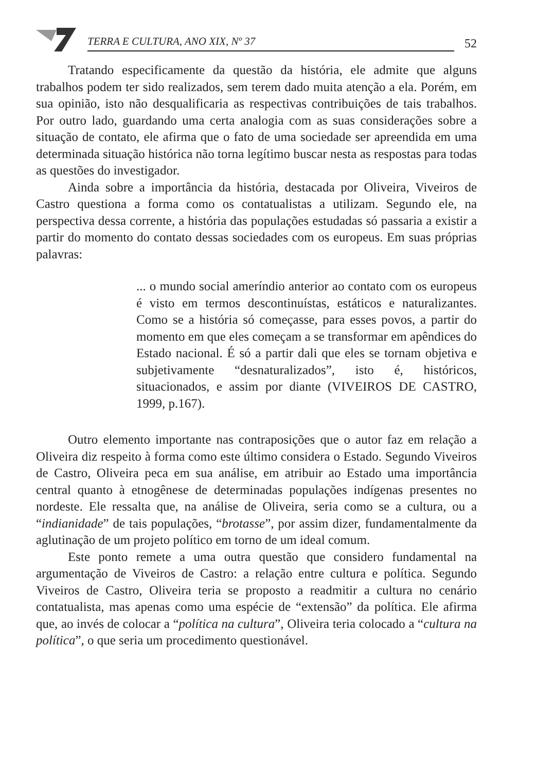TERRA E CULTURA, ANO XIX, Nº 37
52
Tratando especificamente da questão da história, ele admite que alguns trabalhos podem ter sido realizados, sem terem dado muita atenção a ela. Porém, em sua opinião, isto não desqualificaria as respectivas contribuições de tais trabalhos. Por outro lado, guardando uma certa analogia com as suas considerações sobre a situação de contato, ele afirma que o fato de uma sociedade ser apreendida em uma determinada situação histórica não torna legítimo buscar nesta as respostas para todas as questões do investigador.
Ainda sobre a importância da história, destacada por Oliveira, Viveiros de Castro questiona a forma como os contatualistas a utilizam. Segundo ele, na perspectiva dessa corrente, a história das populações estudadas só passaria a existir a partir do momento do contato dessas sociedades com os europeus. Em suas próprias palavras:
... o mundo social ameríndio anterior ao contato com os europeus é visto em termos descontinuístas, estáticos e naturalizantes. Como se a história só começasse, para esses povos, a partir do momento em que eles começam a se transformar em apêndices do Estado nacional. É só a partir dali que eles se tornam objetiva e subjetivamente “desnaturalizados”, isto é, históricos, situacionados, e assim por diante (VIVEIROS DE CASTRO, 1999, p.167).
Outro elemento importante nas contraposições que o autor faz em relação a Oliveira diz respeito à forma como este último considera o Estado. Segundo Viveiros de Castro, Oliveira peca em sua análise, em atribuir ao Estado uma importância central quanto à etnogênese de determinadas populações indígenas presentes no nordeste. Ele ressalta que, na análise de Oliveira, seria como se a cultura, ou a “indianidade” de tais populações, “brotasse”, por assim dizer, fundamentalmente da aglutinação de um projeto político em torno de um ideal comum.
Este ponto remete a uma outra questão que considero fundamental na argumentação de Viveiros de Castro: a relação entre cultura e política. Segundo Viveiros de Castro, Oliveira teria se proposto a readmitir a cultura no cenário contatualista, mas apenas como uma espécie de “extensão” da política. Ele afirma que, ao invés de colocar a “política na cultura”, Oliveira teria colocado a “cultura na política”, o que seria um procedimento questionável.